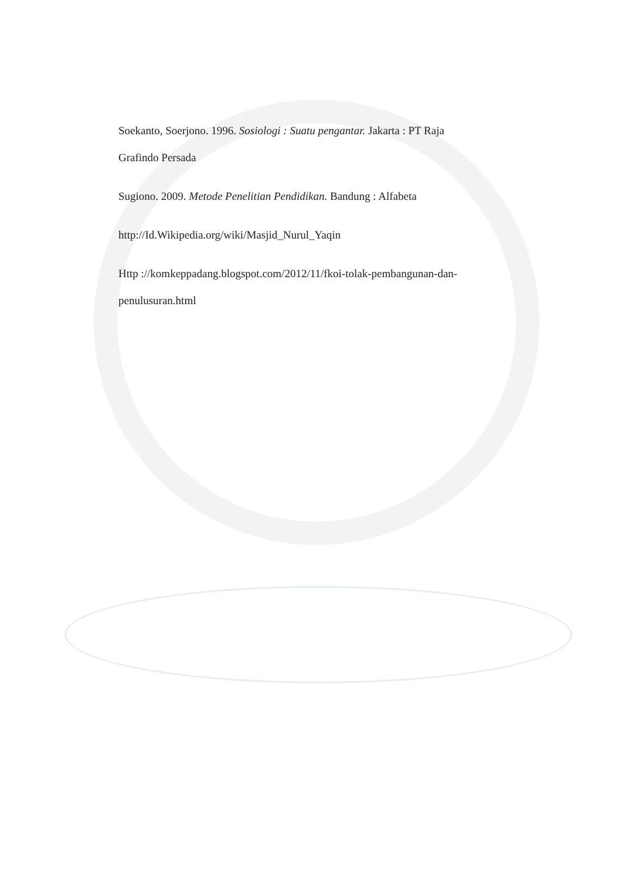Soekanto, Soerjono. 1996. Sosiologi : Suatu pengantar. Jakarta : PT Raja
Grafindo Persada
Sugiono. 2009. Metode Penelitian Pendidikan. Bandung : Alfabeta
http://Id.Wikipedia.org/wiki/Masjid_Nurul_Yaqin
Http ://komkeppadang.blogspot.com/2012/11/fkoi-tolak-pembangunan-dan-
penulusuran.html